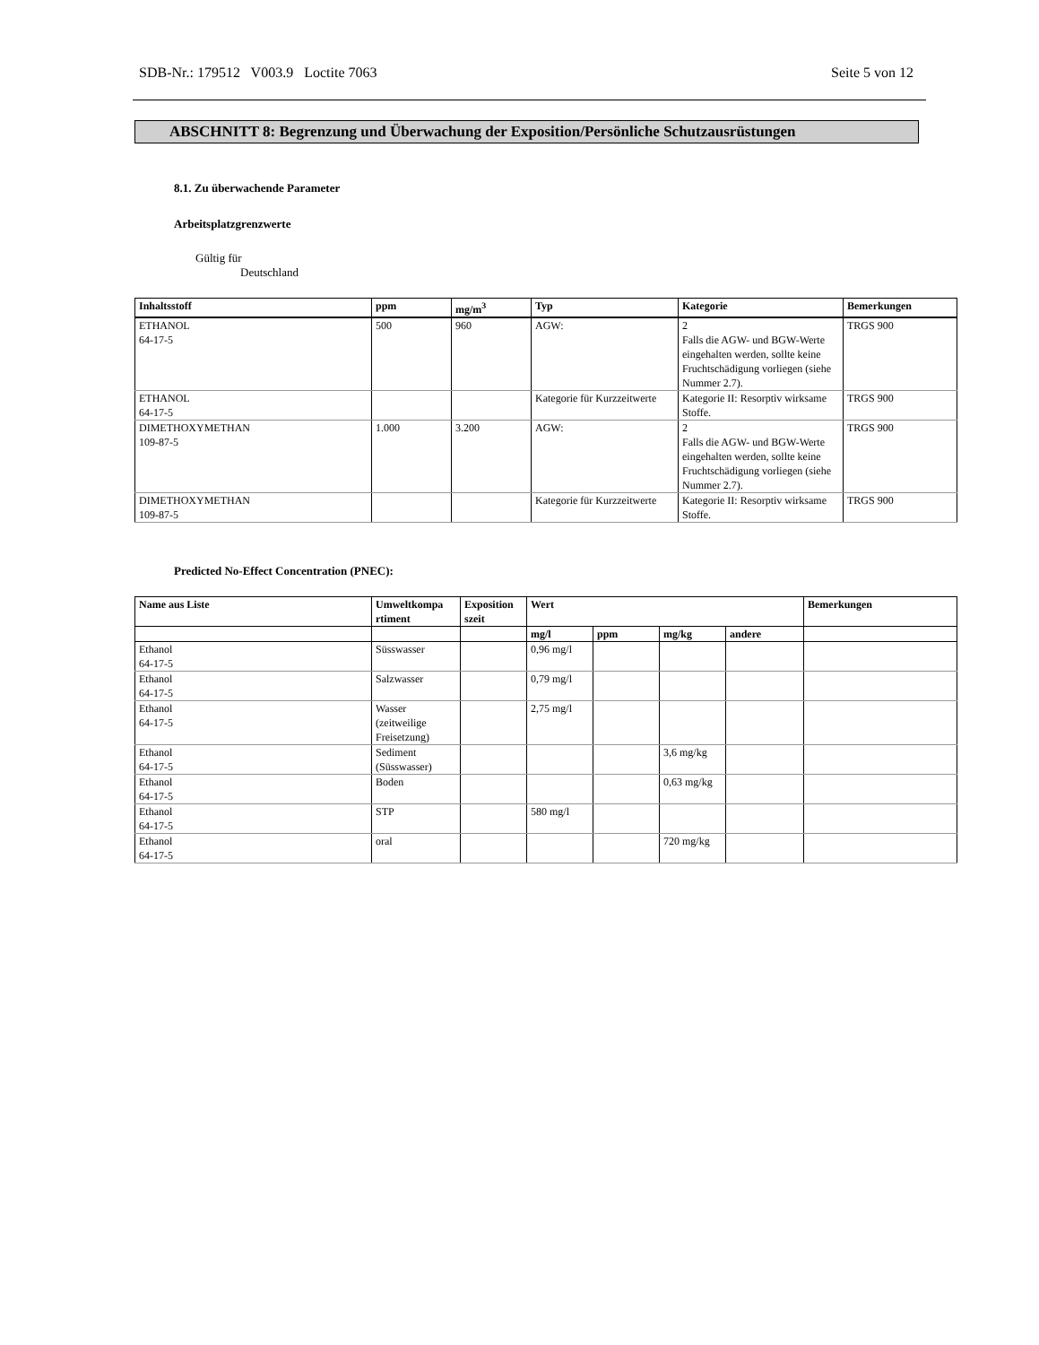SDB-Nr.: 179512 V003.9 Loctite 7063 Seite 5 von 12
ABSCHNITT 8: Begrenzung und Überwachung der Exposition/Persönliche Schutzausrüstungen
8.1. Zu überwachende Parameter
Arbeitsplatzgrenzwerte
Gültig für
Deutschland
| Inhaltsstoff | ppm | mg/m<sup>3</sup> | Typ | Kategorie | Bemerkungen |
| --- | --- | --- | --- | --- | --- |
| ETHANOL 64-17-5 | 500 | 960 | AGW: | 2 Falls die AGW- und BGW-Werte eingehalten werden, sollte keine Fruchtschädigung vorliegen (siehe Nummer 2.7). | TRGS 900 |
| ETHANOL 64-17-5 | | | Kategorie für Kurzzeitwerte | Kategorie II: Resorptiv wirksame Stoffe. | TRGS 900 |
| DIMETHOXYMETHAN 109-87-5 | 1.000 | 3.200 | AGW: | 2 Falls die AGW- und BGW-Werte eingehalten werden, sollte keine Fruchtschädigung vorliegen (siehe Nummer 2.7). | TRGS 900 |
| DIMETHOXYMETHAN 109-87-5 | | | Kategorie für Kurzzeitwerte | Kategorie II: Resorptiv wirksame Stoffe. | TRGS 900 |
Predicted No-Effect Concentration (PNEC):
| Name aus Liste | Umweltkompa rtiment | Exposition szeit | Wert | | | | Bemerkungen |
| --- | --- | --- | --- | --- | --- | --- | --- |
| | | | mg/l | ppm | mg/kg | andere | |
| Ethanol 64-17-5 | Süsswasser | | 0,96 mg/l | | | | |
| Ethanol 64-17-5 | Salzwasser | | 0,79 mg/l | | | | |
| Ethanol 64-17-5 | Wasser (zeitweilige Freisetzung) | | 2,75 mg/l | | | | |
| Ethanol 64-17-5 | Sediment (Süsswasser) | | | | 3,6 mg/kg | | |
| Ethanol 64-17-5 | Boden | | | | 0,63 mg/kg | | |
| Ethanol 64-17-5 | STP | | 580 mg/l | | | | |
| Ethanol 64-17-5 | oral | | | | 720 mg/kg | | |